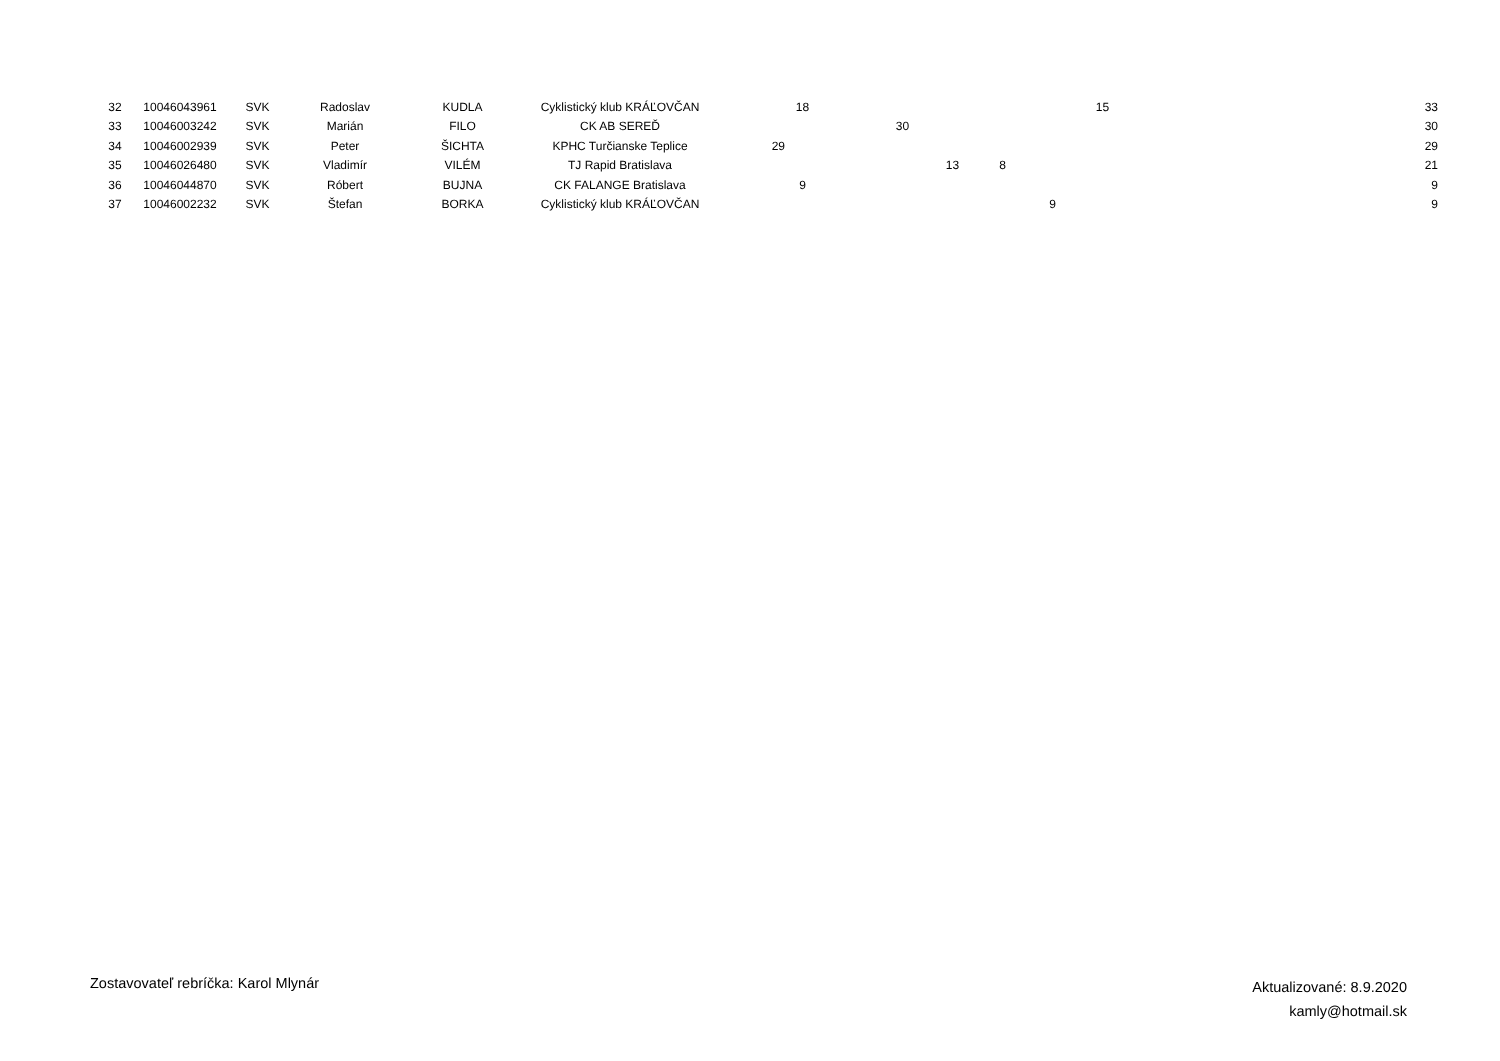| 32 | 10046043961 | SVK | Radoslav | KUDLA | Cyklistický klub KRÁĽOVČAN | | 18 | | | | | | 15 | 33 |
| 33 | 10046003242 | SVK | Marián | FILO | CK AB SEREĎ | | | | 30 | | | | | 30 |
| 34 | 10046002939 | SVK | Peter | ŠICHTA | KPHC Turčianske Teplice | 29 | | | | | | | | 29 |
| 35 | 10046026480 | SVK | Vladimír | VILÉM | TJ Rapid Bratislava | | | | | 13 | 8 | | | 21 |
| 36 | 10046044870 | SVK | Róbert | BUJNA | CK FALANGE Bratislava | | 9 | | | | | | | 9 |
| 37 | 10046002232 | SVK | Štefan | BORKA | Cyklistický klub KRÁĽOVČAN | | | | | | | 9 | | 9 |
Zostavovateľ rebríčka: Karol Mlynár
Aktualizované: 8.9.2020
kamly@hotmail.sk